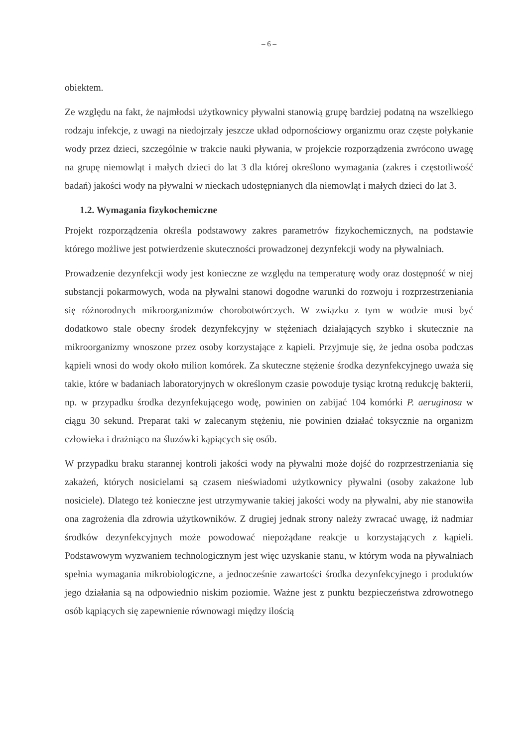– 6 –
obiektem.
Ze względu na fakt, że najmłodsi użytkownicy pływalni stanowią grupę bardziej podatną na wszelkiego rodzaju infekcje, z uwagi na niedojrzały jeszcze układ odpornościowy organizmu oraz częste połykanie wody przez dzieci, szczególnie w trakcie nauki pływania, w projekcie rozporządzenia zwrócono uwagę na grupę niemowląt i małych dzieci do lat 3 dla której określono wymagania (zakres i częstotliwość badań) jakości wody na pływalni w nieckach udostępnianych dla niemowląt i małych dzieci do lat 3.
1.2. Wymagania fizykochemiczne
Projekt rozporządzenia określa podstawowy zakres parametrów fizykochemicznych, na podstawie którego możliwe jest potwierdzenie skuteczności prowadzonej dezynfekcji wody na pływalniach.
Prowadzenie dezynfekcji wody jest konieczne ze względu na temperaturę wody oraz dostępność w niej substancji pokarmowych, woda na pływalni stanowi dogodne warunki do rozwoju i rozprzestrzeniania się różnorodnych mikroorganizmów chorobotwórczych. W związku z tym w wodzie musi być dodatkowo stale obecny środek dezynfekcyjny w stężeniach działających szybko i skutecznie na mikroorganizmy wnoszone przez osoby korzystające z kąpieli. Przyjmuje się, że jedna osoba podczas kąpieli wnosi do wody około milion komórek. Za skuteczne stężenie środka dezynfekcyjnego uważa się takie, które w badaniach laboratoryjnych w określonym czasie powoduje tysiąc krotną redukcję bakterii, np. w przypadku środka dezynfekującego wodę, powinien on zabijać 104 komórki P. aeruginosa w ciągu 30 sekund. Preparat taki w zalecanym stężeniu, nie powinien działać toksycznie na organizm człowieka i drażniąco na śluzówki kąpiących się osób.
W przypadku braku starannej kontroli jakości wody na pływalni może dojść do rozprzestrzeniania się zakażeń, których nosicielami są czasem nieświadomi użytkownicy pływalni (osoby zakażone lub nosiciele). Dlatego też konieczne jest utrzymywanie takiej jakości wody na pływalni, aby nie stanowiła ona zagrożenia dla zdrowia użytkowników. Z drugiej jednak strony należy zwracać uwagę, iż nadmiar środków dezynfekcyjnych może powodować niepożądane reakcje u korzystających z kąpieli. Podstawowym wyzwaniem technologicznym jest więc uzyskanie stanu, w którym woda na pływalniach spełnia wymagania mikrobiologiczne, a jednocześnie zawartości środka dezynfekcyjnego i produktów jego działania są na odpowiednio niskim poziomie. Ważne jest z punktu bezpieczeństwa zdrowotnego osób kąpiących się zapewnienie równowagi między ilością